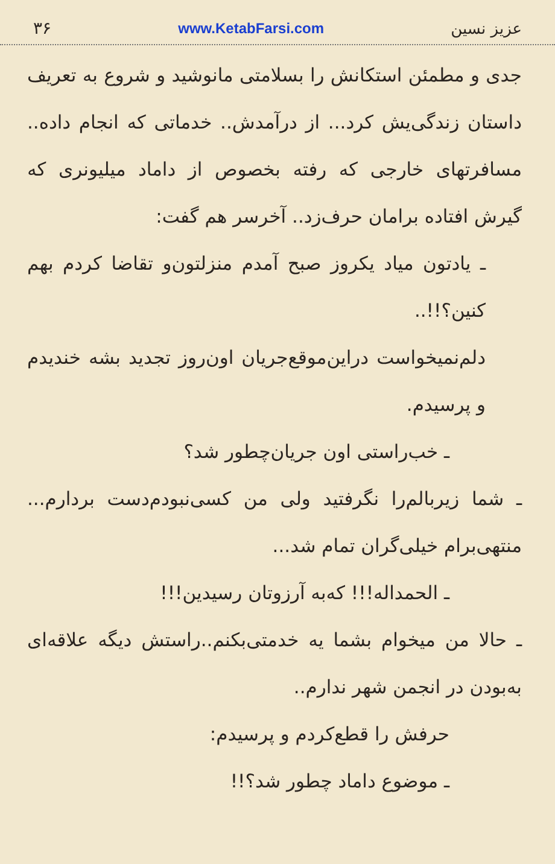عزیز نسین www.KetabFarsi.com ۳۶
جدی و مطمئن استکانش را بسلامتی مانوشید و شروع به تعریف داستان زندگی‌یش کرد... از درآمدش.. خدماتی که انجام داده.. مسافرتهای خارجی که رفته بخصوص از داماد میلیونری که گیرش افتاده برامان حرف‌زد.. آخرسر هم گفت:
ـ یادتون میاد یکروز صبح آمدم منزلتون‌و تقاضا کردم بهم کنین؟!!..
دلم‌نمیخواست دراین‌موقع‌جریان اون‌روز تجدید بشه خندیدم و پرسیدم.
ـ خب‌راستی اون جریان‌چطور شد؟
ـ شما زیربالم‌را نگرفتید ولی من کسی‌نبودم‌دست بردارم... منتهی‌برام خیلی‌گران تمام شد...
ـ الحمداله!!! که‌به آرزوتان رسیدین!!!
ـ حالا من میخوام بشما یه خدمتی‌بکنم..راستش دیگه علاقه‌ای به‌بودن در انجمن شهر ندارم..
حرفش را قطع‌کردم و پرسیدم:
ـ موضوع داماد چطور شد؟!!